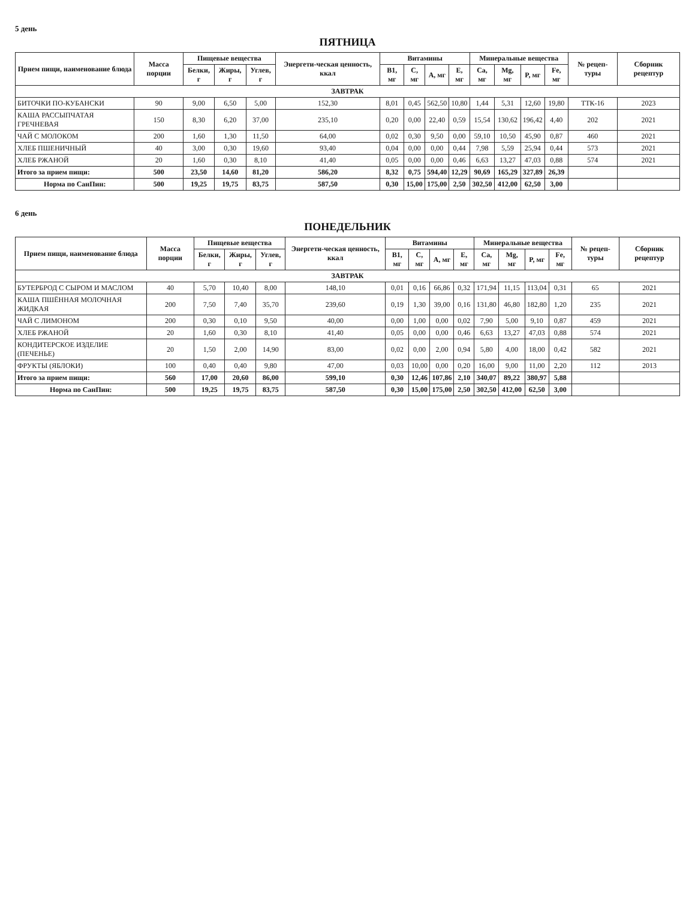5 день
ПЯТНИЦА
| Прием пищи, наименование блюда | Масса порции | Пищевые вещества | | | Энергети-ческая ценность, ккал | Витамины | | | | Минеральные вещества | | | | № рецеп-туры | Сборник рецептур |
| --- | --- | --- | --- | --- | --- | --- | --- | --- | --- | --- | --- | --- | --- | --- | --- |
| | | Белки, г | Жиры, г | Углев, г | | B1, мг | C, мг | A, мг | E, мг | Ca, мг | Mg, мг | P, мг | Fe, мг | | |
| ЗАВТРАК | | | | | | | | | | | | | | | |
| БИТОЧКИ ПО-КУБАНСКИ | 90 | 9,00 | 6,50 | 5,00 | 152,30 | 8,01 | 0,45 | 562,50 | 10,80 | 1,44 | 5,31 | 12,60 | 19,80 | ТТК-16 | 2023 |
| КАША РАССЫПЧАТАЯ ГРЕЧНЕВАЯ | 150 | 8,30 | 6,20 | 37,00 | 235,10 | 0,20 | 0,00 | 22,40 | 0,59 | 15,54 | 130,62 | 196,42 | 4,40 | 202 | 2021 |
| ЧАЙ С МОЛОКОМ | 200 | 1,60 | 1,30 | 11,50 | 64,00 | 0,02 | 0,30 | 9,50 | 0,00 | 59,10 | 10,50 | 45,90 | 0,87 | 460 | 2021 |
| ХЛЕБ ПШЕНИЧНЫЙ | 40 | 3,00 | 0,30 | 19,60 | 93,40 | 0,04 | 0,00 | 0,00 | 0,44 | 7,98 | 5,59 | 25,94 | 0,44 | 573 | 2021 |
| ХЛЕБ РЖАНОЙ | 20 | 1,60 | 0,30 | 8,10 | 41,40 | 0,05 | 0,00 | 0,00 | 0,46 | 6,63 | 13,27 | 47,03 | 0,88 | 574 | 2021 |
| Итого за прием пищи: | 500 | 23,50 | 14,60 | 81,20 | 586,20 | 8,32 | 0,75 | 594,40 | 12,29 | 90,69 | 165,29 | 327,89 | 26,39 | | |
| Норма по СанПин: | 500 | 19,25 | 19,75 | 83,75 | 587,50 | 0,30 | 15,00 | 175,00 | 2,50 | 302,50 | 412,00 | 62,50 | 3,00 | | |
6 день
ПОНЕДЕЛЬНИК
| Прием пищи, наименование блюда | Масса порции | Пищевые вещества | | | Энергети-ческая ценность, ккал | Витамины | | | | Минеральные вещества | | | | № рецеп-туры | Сборник рецептур |
| --- | --- | --- | --- | --- | --- | --- | --- | --- | --- | --- | --- | --- | --- | --- | --- |
| | | Белки, г | Жиры, г | Углев, г | | B1, мг | C, мг | A, мг | E, мг | Ca, мг | Mg, мг | P, мг | Fe, мг | | |
| ЗАВТРАК | | | | | | | | | | | | | | | |
| БУТЕРБРОД С СЫРОМ И МАСЛОМ | 40 | 5,70 | 10,40 | 8,00 | 148,10 | 0,01 | 0,16 | 66,86 | 0,32 | 171,94 | 11,15 | 113,04 | 0,31 | 65 | 2021 |
| КАША ПШЁННАЯ МОЛОЧНАЯ ЖИДКАЯ | 200 | 7,50 | 7,40 | 35,70 | 239,60 | 0,19 | 1,30 | 39,00 | 0,16 | 131,80 | 46,80 | 182,80 | 1,20 | 235 | 2021 |
| ЧАЙ С ЛИМОНОМ | 200 | 0,30 | 0,10 | 9,50 | 40,00 | 0,00 | 1,00 | 0,00 | 0,02 | 7,90 | 5,00 | 9,10 | 0,87 | 459 | 2021 |
| ХЛЕБ РЖАНОЙ | 20 | 1,60 | 0,30 | 8,10 | 41,40 | 0,05 | 0,00 | 0,00 | 0,46 | 6,63 | 13,27 | 47,03 | 0,88 | 574 | 2021 |
| КОНДИТЕРСКОЕ ИЗДЕЛИЕ (ПЕЧЕНЬЕ) | 20 | 1,50 | 2,00 | 14,90 | 83,00 | 0,02 | 0,00 | 2,00 | 0,94 | 5,80 | 4,00 | 18,00 | 0,42 | 582 | 2021 |
| ФРУКТЫ (ЯБЛОКИ) | 100 | 0,40 | 0,40 | 9,80 | 47,00 | 0,03 | 10,00 | 0,00 | 0,20 | 16,00 | 9,00 | 11,00 | 2,20 | 112 | 2013 |
| Итого за прием пищи: | 560 | 17,00 | 20,60 | 86,00 | 599,10 | 0,30 | 12,46 | 107,86 | 2,10 | 340,07 | 89,22 | 380,97 | 5,88 | | |
| Норма по СанПин: | 500 | 19,25 | 19,75 | 83,75 | 587,50 | 0,30 | 15,00 | 175,00 | 2,50 | 302,50 | 412,00 | 62,50 | 3,00 | | |